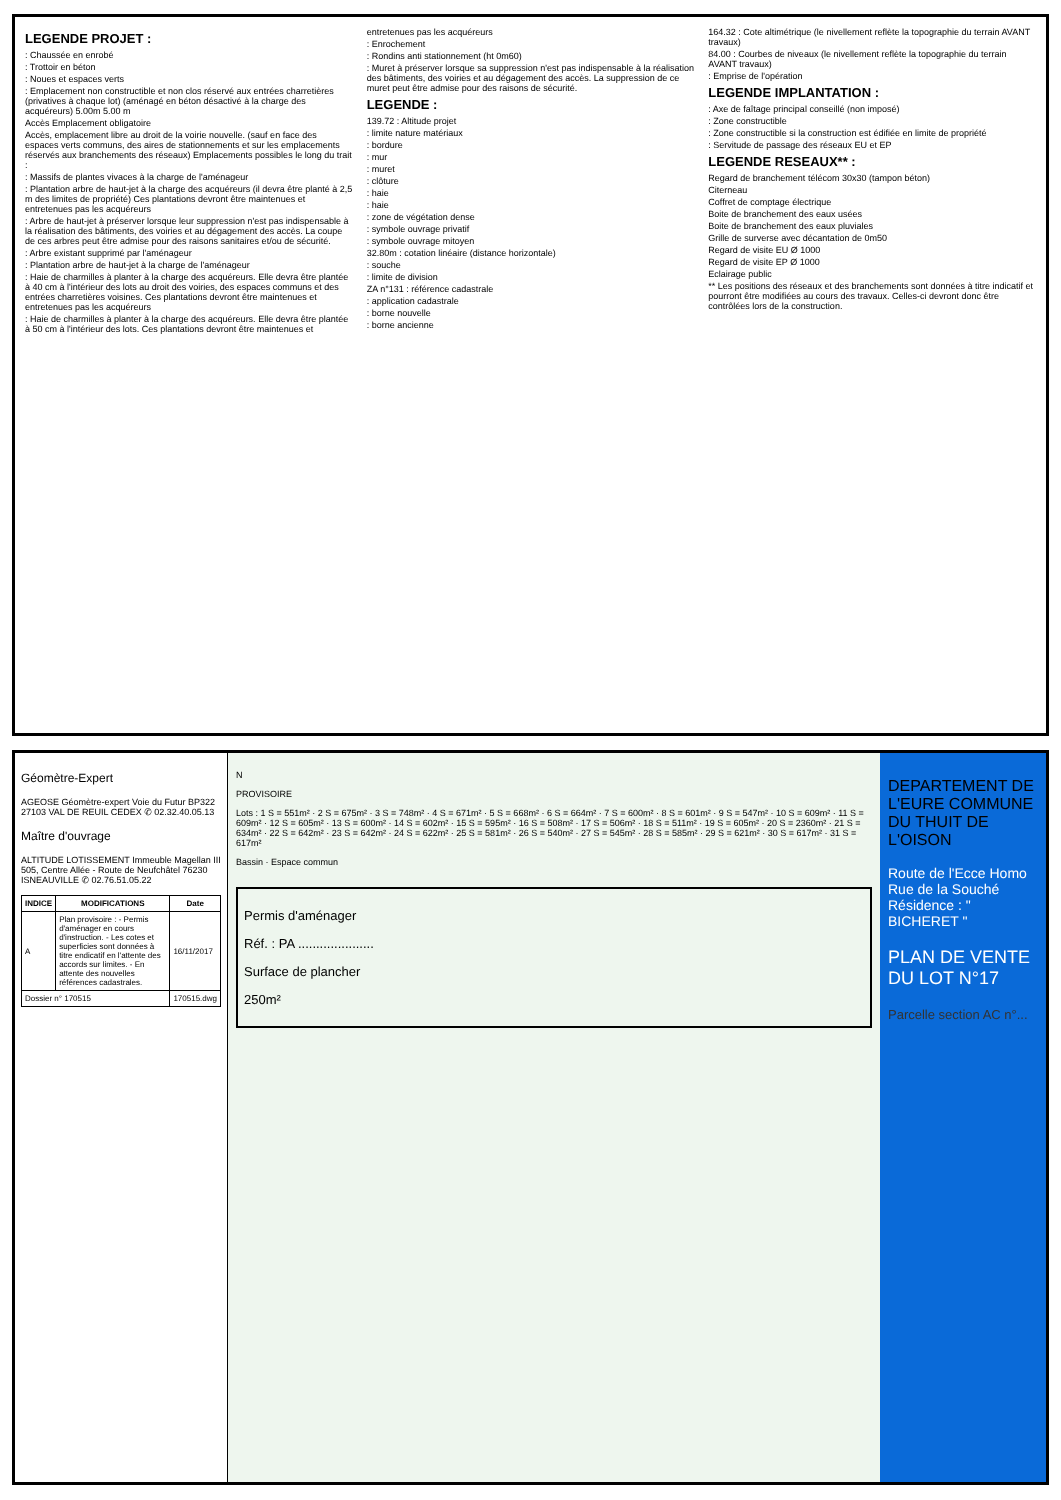LEGENDE PROJET :
: Chaussée en enrobé
: Trottoir en béton
: Noues et espaces verts
: Emplacement non constructible et non clos réservé aux entrées charretières (privatives à chaque lot) (aménagé en béton désactivé à la charge des acquéreurs) 5.00m 5.00 m
Accès Emplacement obligatoire
Accès, emplacement libre au droit de la voirie nouvelle. (sauf en face des espaces verts communs, des aires de stationnements et sur les emplacements réservés aux branchements des réseaux) Emplacements possibles le long du trait :
: Massifs de plantes vivaces à la charge de l'aménageur
: Plantation arbre de haut-jet à la charge des acquéreurs (il devra être planté à 2,5 m des limites de propriété) Ces plantations devront être maintenues et entretenues pas les acquéreurs
: Arbre de haut-jet à préserver lorsque leur suppression n'est pas indispensable à la réalisation des bâtiments, des voiries et au dégagement des accès. La coupe de ces arbres peut être admise pour des raisons sanitaires et/ou de sécurité.
: Arbre existant supprimé par l'aménageur
: Plantation arbre de haut-jet à la charge de l'aménageur
: Haie de charmilles à planter à la charge des acquéreurs. Elle devra être plantée à 40 cm à l'intérieur des lots au droit des voiries, des espaces communs et des entrées charretières voisines. Ces plantations devront être maintenues et entretenues pas les acquéreurs
: Haie de charmilles à planter à la charge des acquéreurs. Elle devra être plantée à 50 cm à l'intérieur des lots. Ces plantations devront être maintenues et entretenues pas les acquéreurs
: Enrochement
: Rondins anti stationnement (ht 0m60)
: Muret à préserver lorsque sa suppression n'est pas indispensable à la réalisation des bâtiments, des voiries et au dégagement des accès. La suppression de ce muret peut être admise pour des raisons de sécurité.
LEGENDE :
139.72 : Altitude projet
: limite nature matériaux
: bordure
: mur
: muret
: clôture
: haie
: haie
: zone de végétation dense
: symbole ouvrage privatif
: symbole ouvrage mitoyen
32.80m : cotation linéaire (distance horizontale)
: souche
: limite de division
ZA n°131 : référence cadastrale
: application cadastrale
: borne nouvelle
: borne ancienne
164.32 : Cote altimétrique (le nivellement reflète la topographie du terrain AVANT travaux)
84.00 : Courbes de niveaux (le nivellement reflète la topographie du terrain AVANT travaux)
: Emprise de l'opération
LEGENDE IMPLANTATION :
: Axe de faîtage principal conseillé (non imposé)
: Zone constructible
: Zone constructible si la construction est édifiée en limite de propriété
: Servitude de passage des réseaux EU et EP
LEGENDE RESEAUX** :
Regard de branchement télécom 30x30 (tampon béton)
Citerneau
Coffret de comptage électrique
Boite de branchement des eaux usées
Boite de branchement des eaux pluviales
Grille de surverse avec décantation de 0m50
Regard de visite EU Ø 1000
Regard de visite EP Ø 1000
Eclairage public
** Les positions des réseaux et des branchements sont données à titre indicatif et pourront être modifiées au cours des travaux. Celles-ci devront donc être contrôlées lors de la construction.
Géomètre-Expert
AGEOSE Géomètre-expert Voie du Futur BP322 27103 VAL DE REUIL CEDEX ✆ 02.32.40.05.13
Maître d'ouvrage
ALTITUDE LOTISSEMENT Immeuble Magellan III 505, Centre Allée - Route de Neufchâtel 76230 ISNEAUVILLE ✆ 02.76.51.05.22
| INDICE | MODIFICATIONS | Date |
| --- | --- | --- |
| A | Plan provisoire : - Permis d'aménager en cours d'instruction. - Les cotes et superficies sont données à titre endicatif en l'attente des accords sur limites. - En attente des nouvelles références cadastrales. | 16/11/2017 |
| Dossier n° 170515 | | 170515.dwg |
N
PROVISOIRE
Lots : 1 S = 551m² · 2 S = 675m² · 3 S = 748m² · 4 S = 671m² · 5 S = 668m² · 6 S = 664m² · 7 S = 600m² · 8 S = 601m² · 9 S = 547m² · 10 S = 609m² · 11 S = 609m² · 12 S = 605m² · 13 S = 600m² · 14 S = 602m² · 15 S = 595m² · 16 S = 508m² · 17 S = 506m² · 18 S = 511m² · 19 S = 605m² · 20 S = 2360m² · 21 S = 634m² · 22 S = 642m² · 23 S = 642m² · 24 S = 622m² · 25 S = 581m² · 26 S = 540m² · 27 S = 545m² · 28 S = 585m² · 29 S = 621m² · 30 S = 617m² · 31 S = 617m²
Bassin · Espace commun
Permis d'aménager
Réf. : PA .....................
Surface de plancher
250m²
DEPARTEMENT DE L'EURE COMMUNE DU THUIT DE L'OISON
Route de l'Ecce Homo Rue de la Souché Résidence : " BICHERET "
PLAN DE VENTE DU LOT N°17
Parcelle section AC n°...